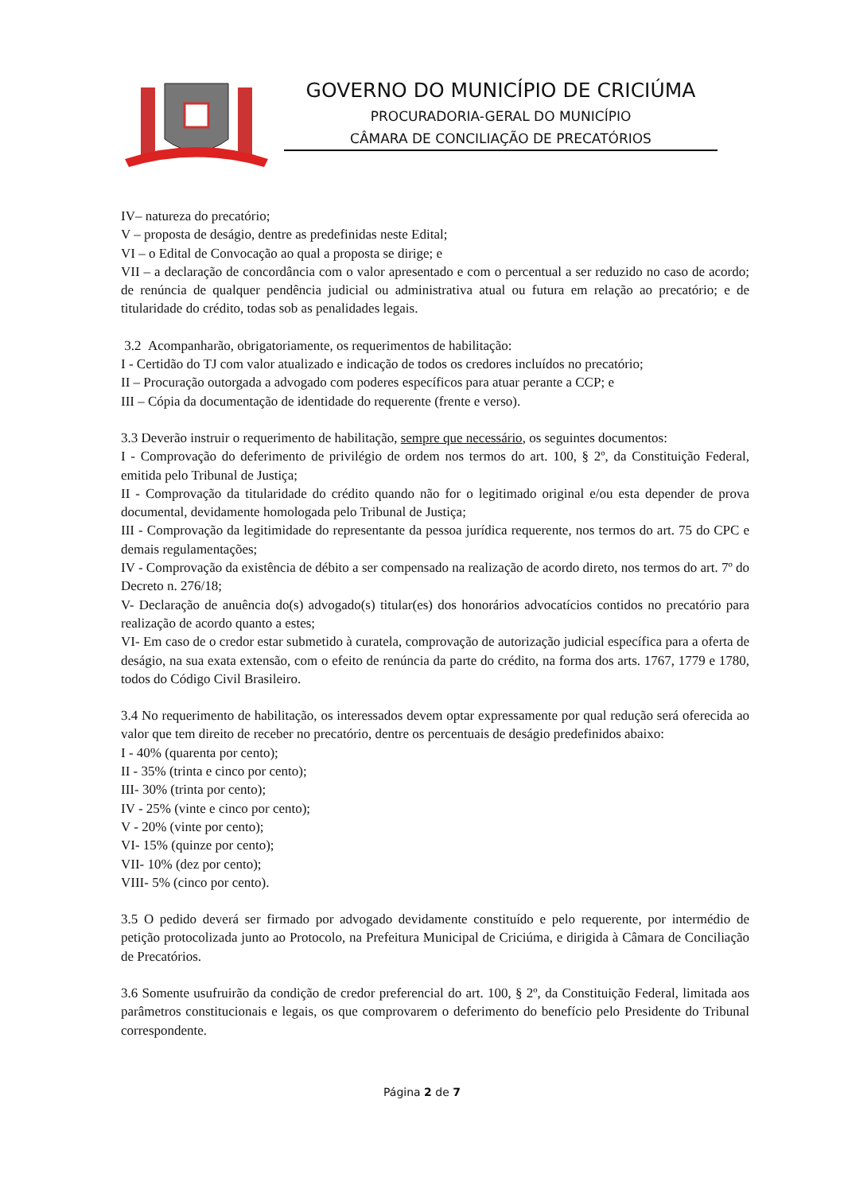GOVERNO DO MUNICÍPIO DE CRICIÚMA
PROCURADORIA-GERAL DO MUNICÍPIO
CÂMARA DE CONCILIAÇÃO DE PRECATÓRIOS
IV– natureza do precatório;
V – proposta de deságio, dentre as predefinidas neste Edital;
VI – o Edital de Convocação ao qual a proposta se dirige; e
VII – a declaração de concordância com o valor apresentado e com o percentual a ser reduzido no caso de acordo; de renúncia de qualquer pendência judicial ou administrativa atual ou futura em relação ao precatório; e de titularidade do crédito, todas sob as penalidades legais.
3.2 Acompanharão, obrigatoriamente, os requerimentos de habilitação:
I - Certidão do TJ com valor atualizado e indicação de todos os credores incluídos no precatório;
II – Procuração outorgada a advogado com poderes específicos para atuar perante a CCP; e
III – Cópia da documentação de identidade do requerente (frente e verso).
3.3 Deverão instruir o requerimento de habilitação, sempre que necessário, os seguintes documentos:
I - Comprovação do deferimento de privilégio de ordem nos termos do art. 100, § 2º, da Constituição Federal, emitida pelo Tribunal de Justiça;
II - Comprovação da titularidade do crédito quando não for o legitimado original e/ou esta depender de prova documental, devidamente homologada pelo Tribunal de Justiça;
III - Comprovação da legitimidade do representante da pessoa jurídica requerente, nos termos do art. 75 do CPC e demais regulamentações;
IV - Comprovação da existência de débito a ser compensado na realização de acordo direto, nos termos do art. 7º do Decreto n. 276/18;
V- Declaração de anuência do(s) advogado(s) titular(es) dos honorários advocatícios contidos no precatório para realização de acordo quanto a estes;
VI- Em caso de o credor estar submetido à curatela, comprovação de autorização judicial específica para a oferta de deságio, na sua exata extensão, com o efeito de renúncia da parte do crédito, na forma dos arts. 1767, 1779 e 1780, todos do Código Civil Brasileiro.
3.4 No requerimento de habilitação, os interessados devem optar expressamente por qual redução será oferecida ao valor que tem direito de receber no precatório, dentre os percentuais de deságio predefinidos abaixo:
I - 40% (quarenta por cento);
II - 35% (trinta e cinco por cento);
III- 30% (trinta por cento);
IV - 25% (vinte e cinco por cento);
V - 20% (vinte por cento);
VI- 15% (quinze por cento);
VII- 10% (dez por cento);
VIII- 5% (cinco por cento).
3.5 O pedido deverá ser firmado por advogado devidamente constituído e pelo requerente, por intermédio de petição protocolizada junto ao Protocolo, na Prefeitura Municipal de Criciúma, e dirigida à Câmara de Conciliação de Precatórios.
3.6 Somente usufruirão da condição de credor preferencial do art. 100, § 2º, da Constituição Federal, limitada aos parâmetros constitucionais e legais, os que comprovarem o deferimento do benefício pelo Presidente do Tribunal correspondente.
Página 2 de 7